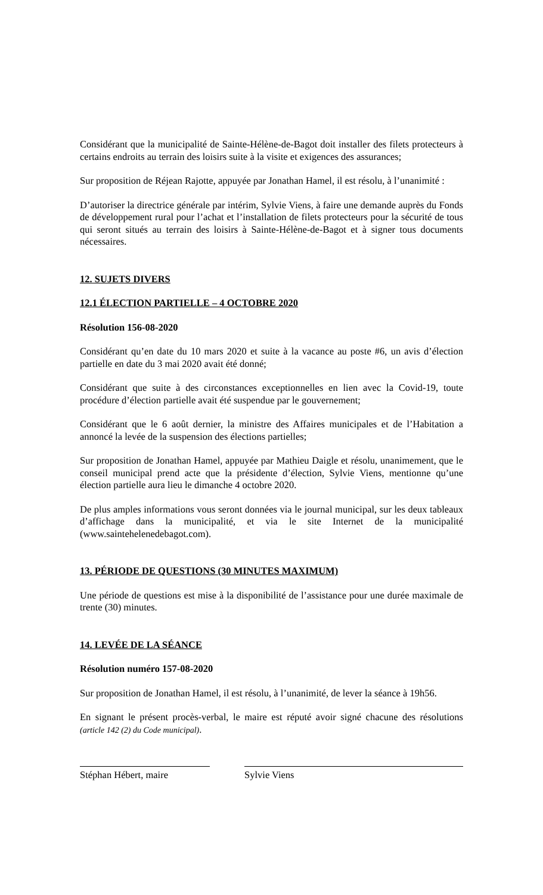Considérant que la municipalité de Sainte-Hélène-de-Bagot doit installer des filets protecteurs à certains endroits au terrain des loisirs suite à la visite et exigences des assurances;
Sur proposition de Réjean Rajotte, appuyée par Jonathan Hamel, il est résolu, à l’unanimité :
D’autoriser la directrice générale par intérim, Sylvie Viens, à faire une demande auprès du Fonds de développement rural pour l’achat et l’installation de filets protecteurs pour la sécurité de tous qui seront situés au terrain des loisirs à Sainte-Hélène-de-Bagot et à signer tous documents nécessaires.
12. SUJETS DIVERS
12.1 ÉLECTION PARTIELLE – 4 OCTOBRE 2020
Résolution 156-08-2020
Considérant qu’en date du 10 mars 2020 et suite à la vacance au poste #6, un avis d’élection partielle en date du 3 mai 2020 avait été donné;
Considérant que suite à des circonstances exceptionnelles en lien avec la Covid-19, toute procédure d’élection partielle avait été suspendue par le gouvernement;
Considérant que le 6 août dernier, la ministre des Affaires municipales et de l’Habitation a annoncé la levée de la suspension des élections partielles;
Sur proposition de Jonathan Hamel, appuyée par Mathieu Daigle et résolu, unanimement, que le conseil municipal prend acte que la présidente d’élection, Sylvie Viens, mentionne qu’une élection partielle aura lieu le dimanche 4 octobre 2020.
De plus amples informations vous seront données via le journal municipal, sur les deux tableaux d’affichage dans la municipalité, et via le site Internet de la municipalité (www.saintehelenedebagot.com).
13. PÉRIODE DE QUESTIONS (30 MINUTES MAXIMUM)
Une période de questions est mise à la disponibilité de l’assistance pour une durée maximale de trente (30) minutes.
14. LEVÉE DE LA SÉANCE
Résolution numéro 157-08-2020
Sur proposition de Jonathan Hamel, il est résolu, à l’unanimité, de lever la séance à 19h56.
En signant le présent procès-verbal, le maire est réputé avoir signé chacune des résolutions (article 142 (2) du Code municipal).
Stéphan Hébert, maire Sylvie Viens